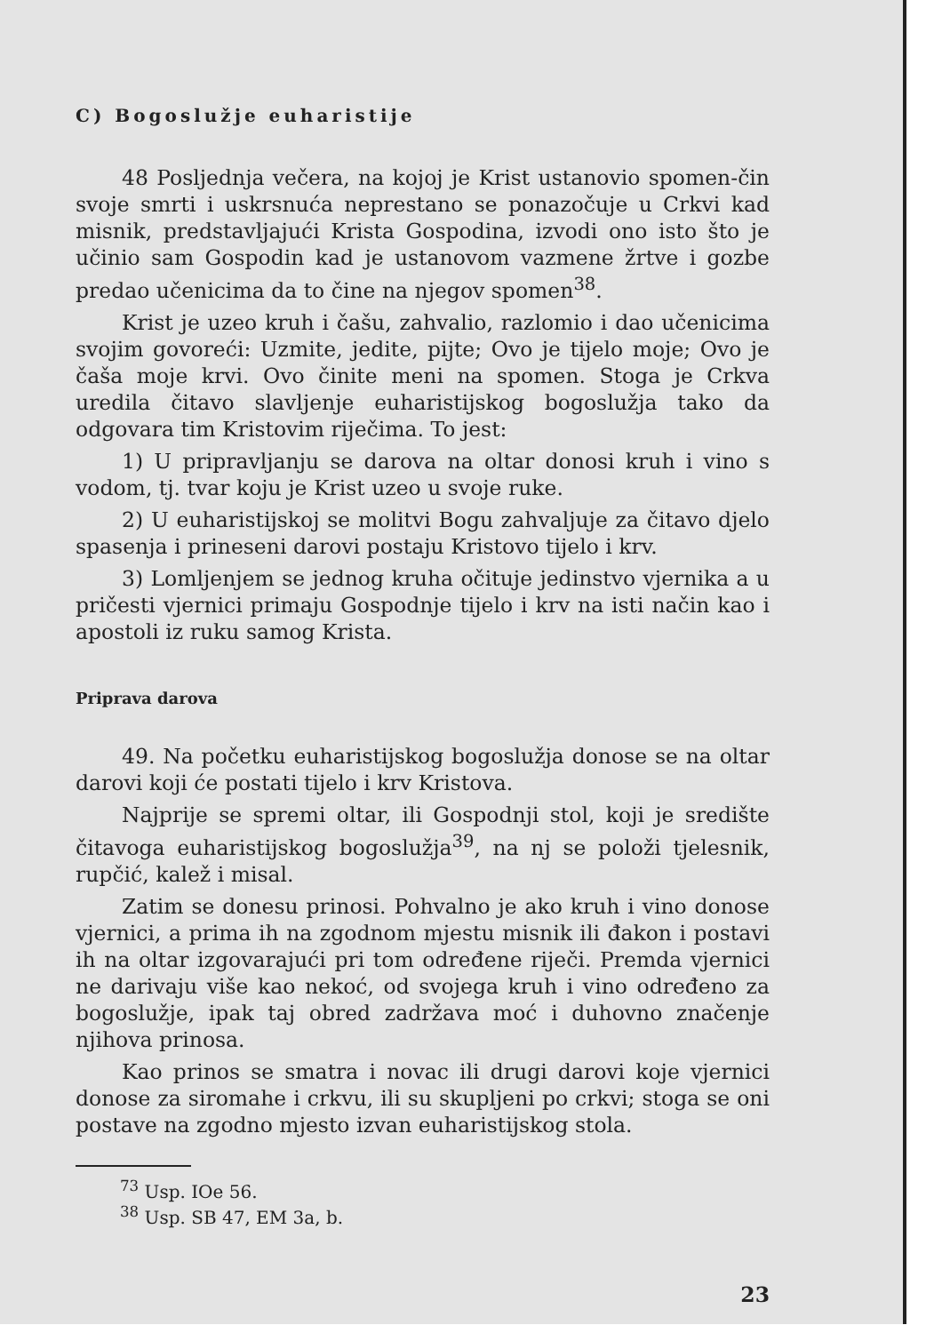C) Bogoslužje euharistije
48 Posljednja večera, na kojoj je Krist ustanovio spomen-čin svoje smrti i uskrsnuća neprestano se ponazočuje u Crkvi kad misnik, predstavljajući Krista Gospodina, izvodi ono isto što je učinio sam Gospodin kad je ustanovom vazmene žrtve i gozbe predao učenicima da to čine na njegov spomen<sup>38</sup>.
Krist je uzeo kruh i čašu, zahvalio, razlomio i dao učenicima svojim govoreći: Uzmite, jedite, pijte; Ovo je tijelo moje; Ovo je čaša moje krvi. Ovo činite meni na spomen. Stoga je Crkva uredila čitavo slavljenje euharistijskog bogoslužja tako da odgovara tim Kristovim riječima. To jest:
1) U pripravljanju se darova na oltar donosi kruh i vino s vodom, tj. tvar koju je Krist uzeo u svoje ruke.
2) U euharistijskoj se molitvi Bogu zahvaljuje za čitavo djelo spasenja i prineseni darovi postaju Kristovo tijelo i krv.
3) Lomljenjem se jednog kruha očituje jedinstvo vjernika a u pričesti vjernici primaju Gospodnje tijelo i krv na isti način kao i apostoli iz ruku samog Krista.
Priprava darova
49. Na početku euharistijskog bogoslužja donose se na oltar darovi koji će postati tijelo i krv Kristova.
Najprije se spremi oltar, ili Gospodnji stol, koji je središte čitavoga euharistijskog bogoslužja<sup>39</sup>, na nj se položi tjelesnik, rupčić, kalež i misal.
Zatim se donesu prinosi. Pohvalno je ako kruh i vino donose vjernici, a prima ih na zgodnom mjestu misnik ili đakon i postavi ih na oltar izgovarajući pri tom određene riječi. Premda vjernici ne darivaju više kao nekoć, od svojega kruh i vino određeno za bogoslužje, ipak taj obred zadržava moć i duhovno značenje njihova prinosa.
Kao prinos se smatra i novac ili drugi darovi koje vjernici donose za siromahe i crkvu, ili su skupljeni po crkvi; stoga se oni postave na zgodno mjesto izvan euharistijskog stola.
<sup>73</sup> Usp. IOe 56.
<sup>38</sup> Usp. SB 47, EM 3a, b.
23